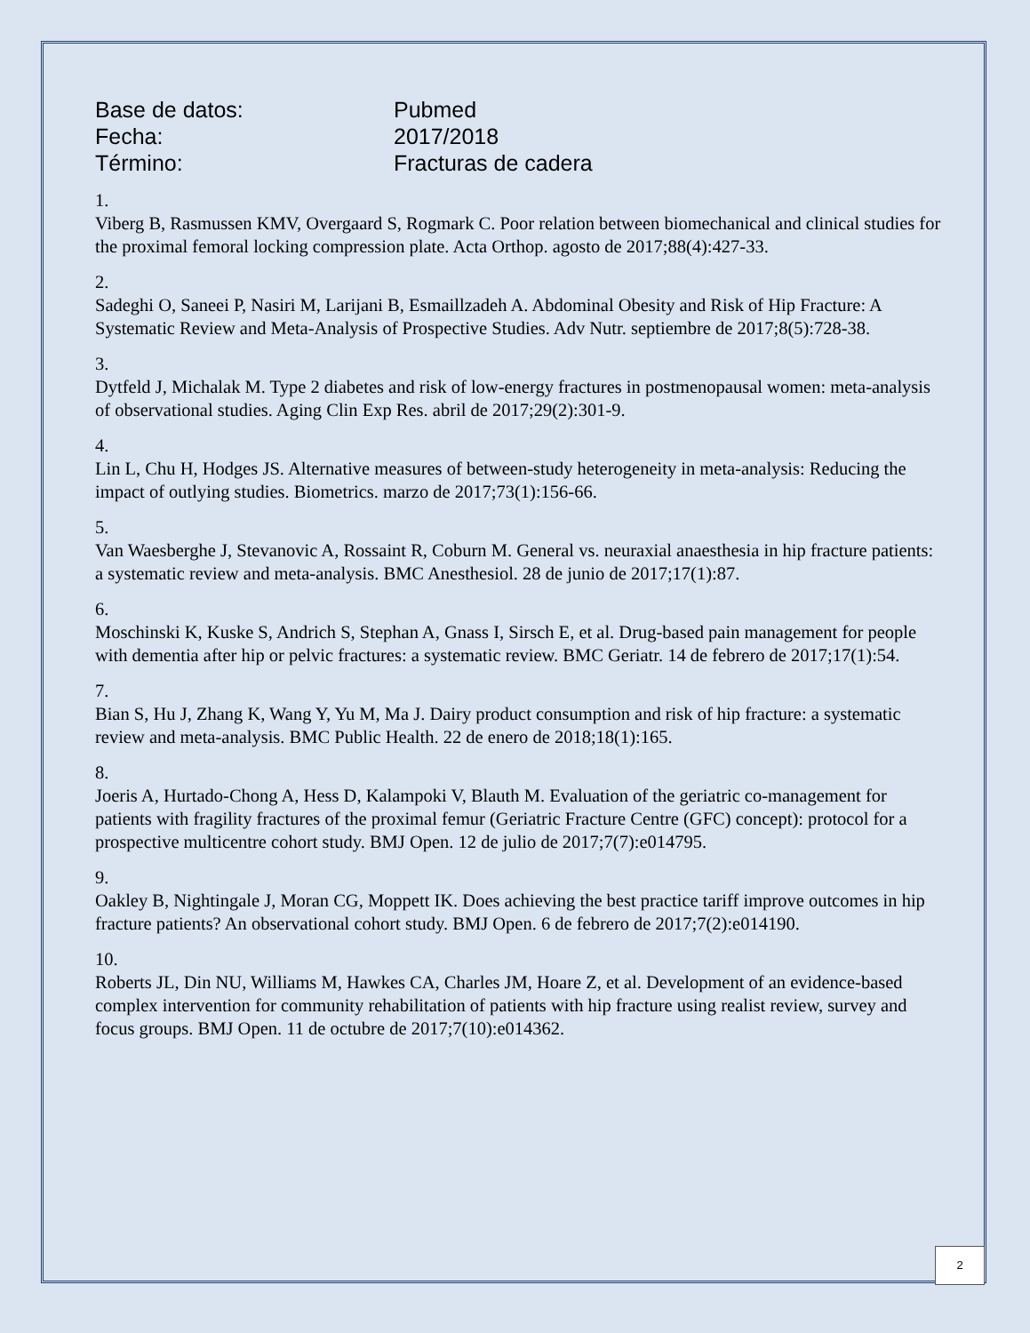Base de datos: Pubmed
Fecha: 2017/2018
Término: Fracturas de cadera
1.
Viberg B, Rasmussen KMV, Overgaard S, Rogmark C. Poor relation between biomechanical and clinical studies for the proximal femoral locking compression plate. Acta Orthop. agosto de 2017;88(4):427-33.
2.
Sadeghi O, Saneei P, Nasiri M, Larijani B, Esmaillzadeh A. Abdominal Obesity and Risk of Hip Fracture: A Systematic Review and Meta-Analysis of Prospective Studies. Adv Nutr. septiembre de 2017;8(5):728-38.
3.
Dytfeld J, Michalak M. Type 2 diabetes and risk of low-energy fractures in postmenopausal women: meta-analysis of observational studies. Aging Clin Exp Res. abril de 2017;29(2):301-9.
4.
Lin L, Chu H, Hodges JS. Alternative measures of between-study heterogeneity in meta-analysis: Reducing the impact of outlying studies. Biometrics. marzo de 2017;73(1):156-66.
5.
Van Waesberghe J, Stevanovic A, Rossaint R, Coburn M. General vs. neuraxial anaesthesia in hip fracture patients: a systematic review and meta-analysis. BMC Anesthesiol. 28 de junio de 2017;17(1):87.
6.
Moschinski K, Kuske S, Andrich S, Stephan A, Gnass I, Sirsch E, et al. Drug-based pain management for people with dementia after hip or pelvic fractures: a systematic review. BMC Geriatr. 14 de febrero de 2017;17(1):54.
7.
Bian S, Hu J, Zhang K, Wang Y, Yu M, Ma J. Dairy product consumption and risk of hip fracture: a systematic review and meta-analysis. BMC Public Health. 22 de enero de 2018;18(1):165.
8.
Joeris A, Hurtado-Chong A, Hess D, Kalampoki V, Blauth M. Evaluation of the geriatric co-management for patients with fragility fractures of the proximal femur (Geriatric Fracture Centre (GFC) concept): protocol for a prospective multicentre cohort study. BMJ Open. 12 de julio de 2017;7(7):e014795.
9.
Oakley B, Nightingale J, Moran CG, Moppett IK. Does achieving the best practice tariff improve outcomes in hip fracture patients? An observational cohort study. BMJ Open. 6 de febrero de 2017;7(2):e014190.
10.
Roberts JL, Din NU, Williams M, Hawkes CA, Charles JM, Hoare Z, et al. Development of an evidence-based complex intervention for community rehabilitation of patients with hip fracture using realist review, survey and focus groups. BMJ Open. 11 de octubre de 2017;7(10):e014362.
2